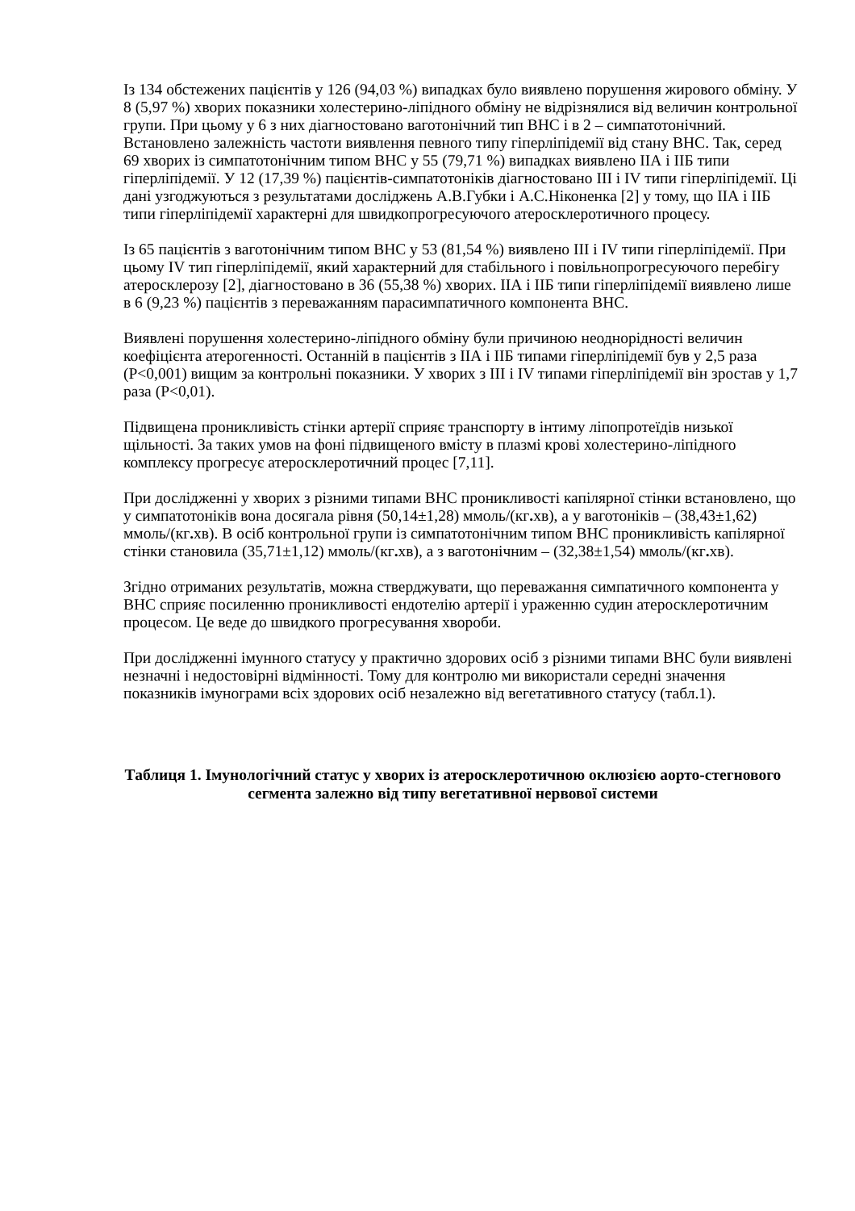Із 134 обстежених пацієнтів у 126 (94,03 %) випадках було виявлено порушення жирового обміну. У 8 (5,97 %) хворих показники холестерино-ліпідного обміну не відрізнялися від величин контрольної групи. При цьому у 6 з них діагностовано ваготонічний тип ВНС і в 2 – симпатотонічний. Встановлено залежність частоти виявлення певного типу гіперліпідемії від стану ВНС. Так, серед 69 хворих із симпатотонічним типом ВНС у 55 (79,71 %) випадках виявлено ІІА і ІІБ типи гіперліпідемії. У 12 (17,39 %) пацієнтів-симпатотоніків діагностовано ІІІ і IV типи гіперліпідемії. Ці дані узгоджуються з результатами досліджень А.В.Губки і А.С.Ніконенка [2] у тому, що ІІА і ІІБ типи гіперліпідемії характерні для швидкопрогресуючого атеросклеротичного процесу.
Із 65 пацієнтів з ваготонічним типом ВНС у 53 (81,54 %) виявлено ІІІ і IV типи гіперліпідемії. При цьому IV тип гіперліпідемії, який характерний для стабільного і повільнопрогресуючого перебігу атеросклерозу [2], діагностовано в 36 (55,38 %) хворих. ІІА і ІІБ типи гіперліпідемії виявлено лише в 6 (9,23 %) пацієнтів з переважанням парасимпатичного компонента ВНС.
Виявлені порушення холестерино-ліпідного обміну були причиною неоднорідності величин коефіцієнта атерогенності. Останній в пацієнтів з ІІА і ІІБ типами гіперліпідемії був у 2,5 раза (Р<0,001) вищим за контрольні показники. У хворих з ІІІ і IV типами гіперліпідемії він зростав у 1,7 раза (Р<0,01).
Підвищена проникливість стінки артерії сприяє транспорту в інтиму ліпопротеїдів низької щільності. За таких умов на фоні підвищеного вмісту в плазмі крові холестерино-ліпідного комплексу прогресує атеросклеротичний процес [7,11].
При дослідженні у хворих з різними типами ВНС проникливості капілярної стінки встановлено, що у симпатотоніків вона досягала рівня (50,14±1,28) ммоль/(кг. хв), а у ваготоніків – (38,43±1,62) ммоль/(кг. хв). В осіб контрольної групи із симпатотонічним типом ВНС проникливість капілярної стінки становила (35,71±1,12) ммоль/(кг. хв), а з ваготонічним – (32,38±1,54) ммоль/(кг. хв).
Згідно отриманих результатів, можна стверджувати, що переважання симпатичного компонента у ВНС сприяє посиленню проникливості ендотелію артерії і ураженню судин атеросклеротичним процесом. Це веде до швидкого прогресування хвороби.
При дослідженні імунного статусу у практично здорових осіб з різними типами ВНС були виявлені незначні і недостовірні відмінності. Тому для контролю ми використали середні значення показників імунограми всіх здорових осіб незалежно від вегетативного статусу (табл.1).
Таблиця 1. Імунологічний статус у хворих із атеросклеротичною оклюзією аорто-стегнового сегмента залежно від типу вегетативної нервової системи